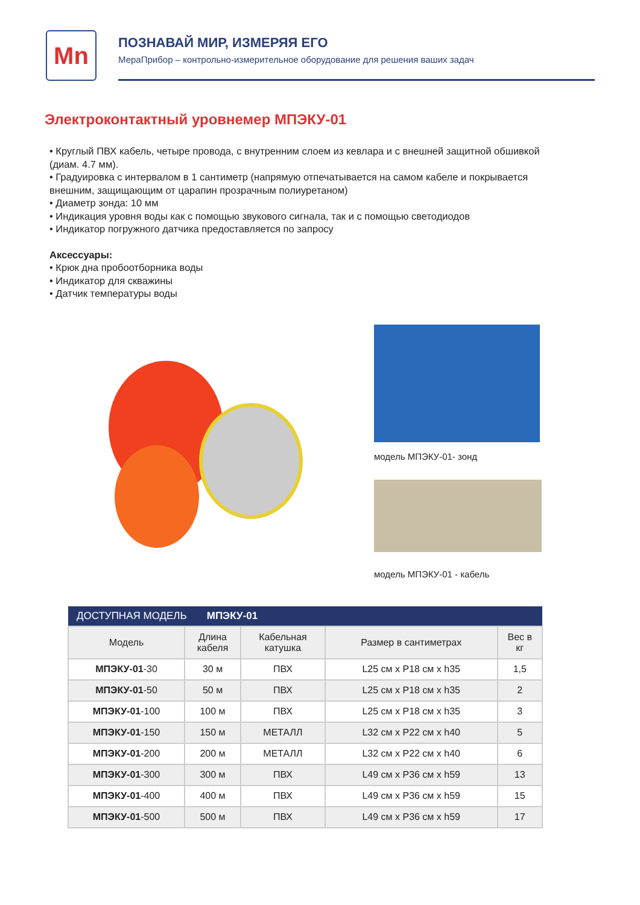Mn
ПОЗНАВАЙ МИР, ИЗМЕРЯЯ ЕГО
МераПрибор – контрольно-измерительное оборудование для решения ваших задач
Электроконтактный уровнемер МПЭКУ-01
• Круглый ПВХ кабель, четыре провода, с внутренним слоем из кевлара и с внешней защитной обшивкой (диам. 4.7 мм).
• Градуировка с интервалом в 1 сантиметр (напрямую отпечатывается на самом кабеле и покрывается внешним, защищающим от царапин прозрачным полиуретаном)
• Диаметр зонда: 10 мм
• Индикация уровня воды как с помощью звукового сигнала, так и с помощью светодиодов
• Индикатор погружного датчика предоставляется по запросу
Аксессуары:
• Крюк дна пробоотборника воды
• Индикатор для скважины
• Датчик температуры воды
модель МПЭКУ-01- зонд
модель МПЭКУ-01 - кабель
| ДОСТУПНАЯ МОДЕЛЬ МПЭКУ-01 | | | | |
| --- | --- | --- | --- | --- |
| Модель | Длина кабеля | Кабельная катушка | Размер в сантиметрах | Вес в кг |
| МПЭКУ-01 -30 | 30 м | ПВХ | L25 см x P18 см x h35 | 1,5 |
| МПЭКУ-01 -50 | 50 м | ПВХ | L25 см x P18 см x h35 | 2 |
| МПЭКУ-01 -100 | 100 м | ПВХ | L25 см x P18 см x h35 | 3 |
| МПЭКУ-01 -150 | 150 м | МЕТАЛЛ | L32 см x P22 см x h40 | 5 |
| МПЭКУ-01 -200 | 200 м | МЕТАЛЛ | L32 см x P22 см x h40 | 6 |
| МПЭКУ-01 -300 | 300 м | ПВХ | L49 см x P36 см x h59 | 13 |
| МПЭКУ-01 -400 | 400 м | ПВХ | L49 см x P36 см x h59 | 15 |
| МПЭКУ-01 -500 | 500 м | ПВХ | L49 см x P36 см x h59 | 17 |